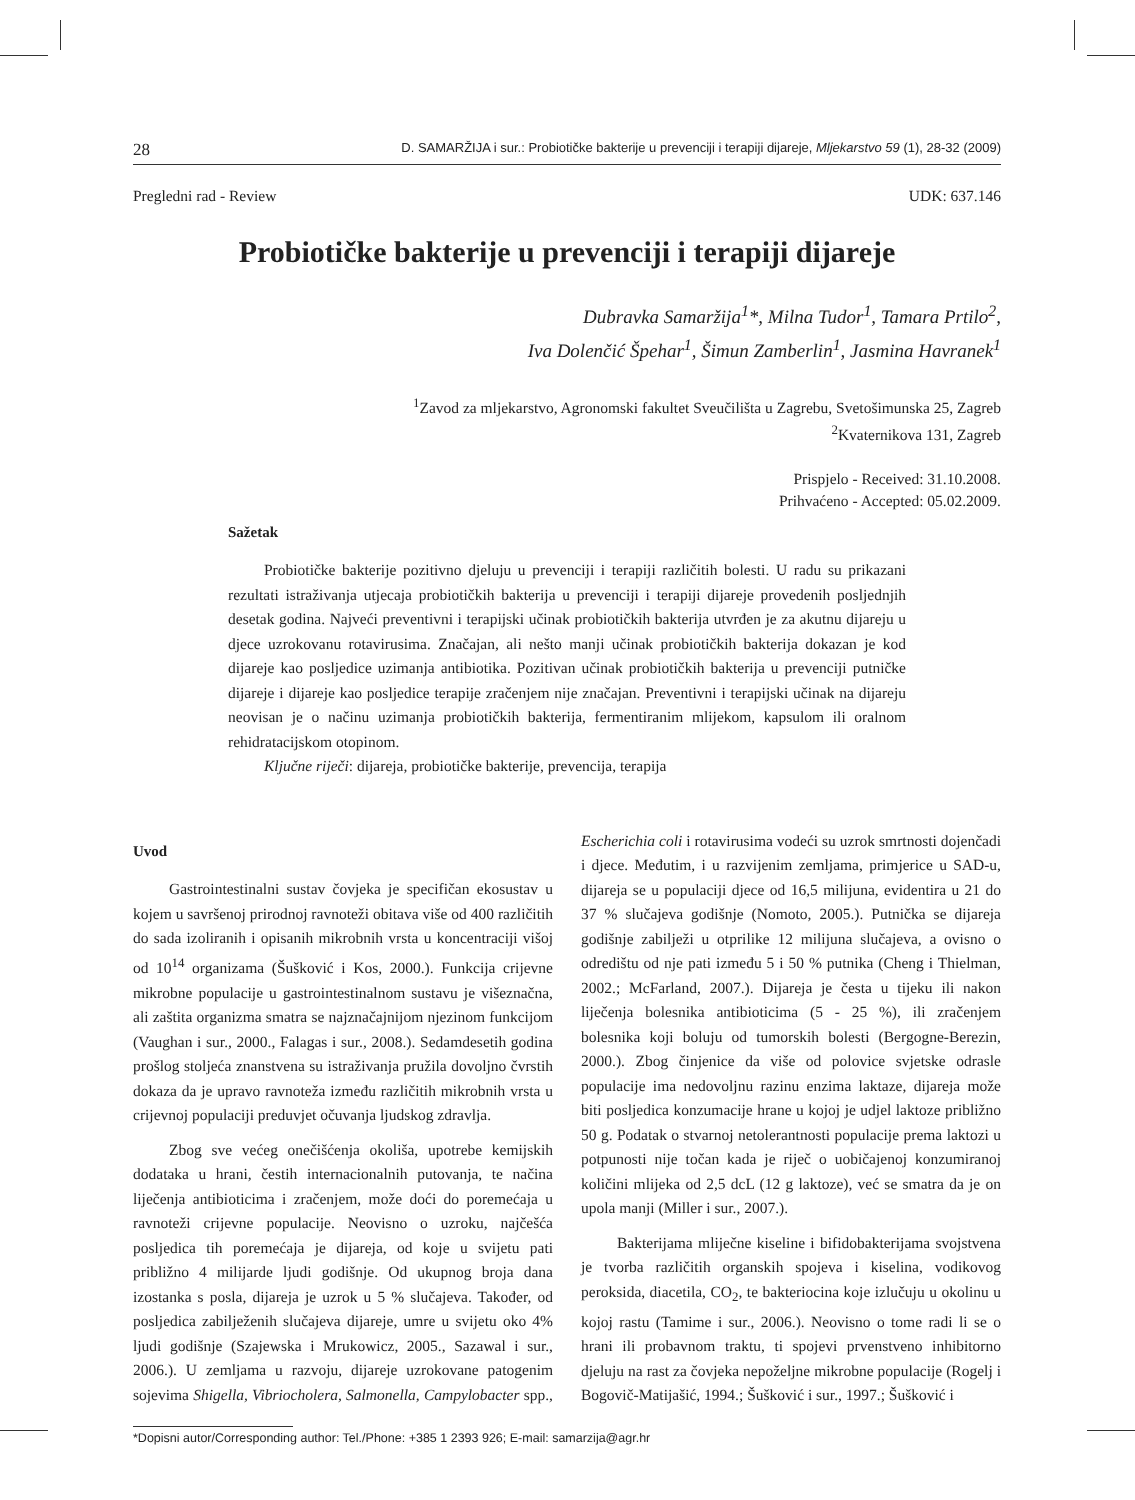28 D. SAMARŽIJA i sur.: Probiotičke bakterije u prevenciji i terapiji dijareje, Mljekarstvo 59 (1), 28-32 (2009)
Pregledni rad - Review UDK: 637.146
Probiotičke bakterije u prevenciji i terapiji dijareje
Dubravka Samaržija<sup>1</sup>*, Milna Tudor<sup>1</sup>, Tamara Prtilo<sup>2</sup>,
Iva Dolenčić Špehar<sup>1</sup>, Šimun Zamberlin<sup>1</sup>, Jasmina Havranek<sup>1</sup>
<sup>1</sup> Zavod za mljekarstvo, Agronomski fakultet Sveučilišta u Zagrebu, Svetošimunska 25, Zagreb
<sup>2</sup> Kvaternikova 131, Zagreb
Prispjelo - Received: 31.10.2008.
Prihvaćeno - Accepted: 05.02.2009.
Sažetak
Probiotičke bakterije pozitivno djeluju u prevenciji i terapiji različitih bolesti. U radu su prikazani rezultati istraživanja utjecaja probiotičkih bakterija u prevenciji i terapiji dijareje provedenih posljednjih desetak godina. Najveći preventivni i terapijski učinak probiotičkih bakterija utvrđen je za akutnu dijareju u djece uzrokovanu rotavirusima. Značajan, ali nešto manji učinak probiotičkih bakterija dokazan je kod dijareje kao posljedice uzimanja antibiotika. Pozitivan učinak probiotičkih bakterija u prevenciji putničke dijareje i dijareje kao posljedice terapije zračenjem nije značajan. Preventivni i terapijski učinak na dijareju neovisan je o načinu uzimanja probiotičkih bakterija, fermentiranim mlijekom, kapsulom ili oralnom rehidratacijskom otopinom.
Ključne riječi: dijareja, probiotičke bakterije, prevencija, terapija
Uvod
Gastrointestinalni sustav čovjeka je specifičan ekosustav u kojem u savršenoj prirodnoj ravnoteži obitava više od 400 različitih do sada izoliranih i opisanih mikrobnih vrsta u koncentraciji višoj od 10<sup>14</sup> organizama (Šušković i Kos, 2000.). Funkcija crijevne mikrobne populacije u gastrointestinalnom sustavu je višeznačna, ali zaštita organizma smatra se najznačajnijom njezinom funkcijom (Vaughan i sur., 2000., Falagas i sur., 2008.). Sedamdesetih godina prošlog stoljeća znanstvena su istraživanja pružila dovoljno čvrstih dokaza da je upravo ravnoteža između različitih mikrobnih vrsta u crijevnoj populaciji preduvjet očuvanja ljudskog zdravlja.
Zbog sve većeg onečišćenja okoliša, upotrebe kemijskih dodataka u hrani, čestih internacionalnih putovanja, te načina liječenja antibioticima i zračenjem, može doći do poremećaja u ravnoteži crijevne populacije. Neovisno o uzroku, najčešća posljedica tih poremećaja je dijareja, od koje u svijetu pati približno 4 milijarde ljudi godišnje. Od ukupnog broja dana izostanka s posla, dijareja je uzrok u 5 % slučajeva. Također, od posljedica zabilježenih slučajeva dijareje, umre u svijetu oko 4% ljudi godišnje (Szajewska i Mrukowicz, 2005., Sazawal i sur., 2006.). U zemljama u razvoju, dijareje uzrokovane patogenim sojevima Shigella, Vibriocholera, Salmonella, Campylobacter spp., Escherichia coli i rotavirusima vodeći su uzrok smrtnosti dojenčadi i djece. Međutim, i u razvijenim zemljama, primjerice u SAD-u, dijareja se u populaciji djece od 16,5 milijuna, evidentira u 21 do 37 % slučajeva godišnje (Nomoto, 2005.). Putnička se dijareja godišnje zabilježi u otprilike 12 milijuna slučajeva, a ovisno o odredištu od nje pati između 5 i 50 % putnika (Cheng i Thielman, 2002.; McFarland, 2007.). Dijareja je česta u tijeku ili nakon liječenja bolesnika antibioticima (5 - 25 %), ili zračenjem bolesnika koji boluju od tumorskih bolesti (Bergogne-Berezin, 2000.). Zbog činjenice da više od polovice svjetske odrasle populacije ima nedovoljnu razinu enzima laktaze, dijareja može biti posljedica konzumacije hrane u kojoj je udjel laktoze približno 50 g. Podatak o stvarnoj netolerantnosti populacije prema laktozi u potpunosti nije točan kada je riječ o uobičajenoj konzumiranoj količini mlijeka od 2,5 dcL (12 g laktoze), već se smatra da je on upola manji (Miller i sur., 2007.).
Bakterijama mliječne kiseline i bifidobakterijama svojstvena je tvorba različitih organskih spojeva i kiselina, vodikovog peroksida, diacetila, CO<sub>2</sub>, te bakteriocina koje izlučuju u okolinu u kojoj rastu (Tamime i sur., 2006.). Neovisno o tome radi li se o hrani ili probavnom traktu, ti spojevi prvenstveno inhibitorno djeluju na rast za čovjeka nepoželjne mikrobne populacije (Rogelj i Bogovič-Matijašić, 1994.; Šušković i sur., 1997.; Šušković i
*Dopisni autor/Corresponding author: Tel./Phone: +385 1 2393 926; E-mail: samarzija@agr.hr